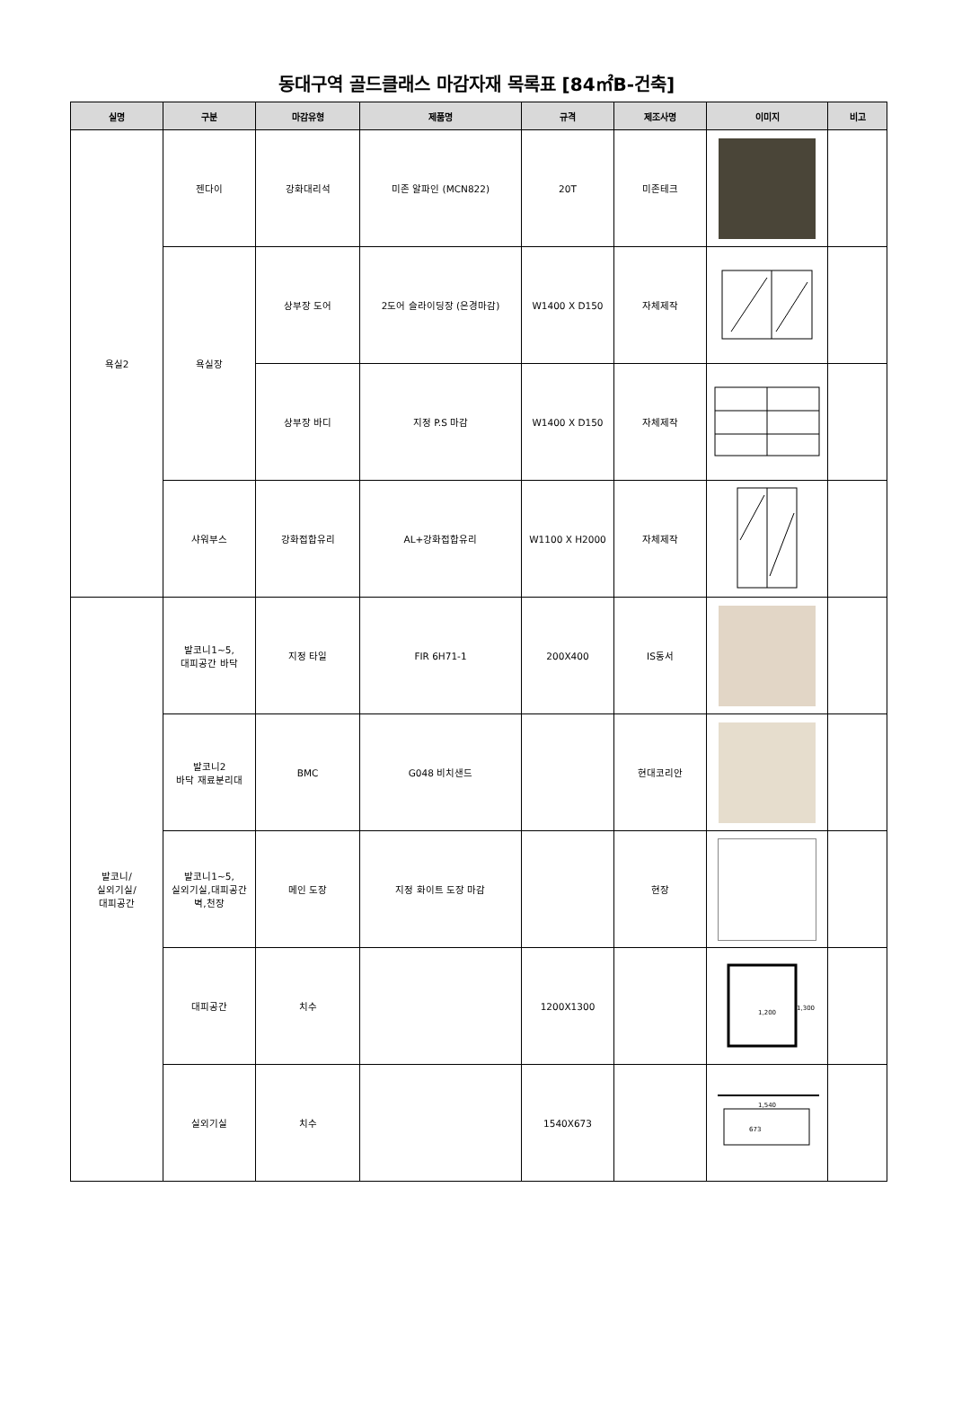동대구역 골드클래스 마감자재 목록표 [84㎡B-건축]
| 실명 | 구분 | 마감유형 | 제품명 | 규격 | 제조사명 | 이미지 | 비고 |
| --- | --- | --- | --- | --- | --- | --- | --- |
| 욕실2 | 젠다이 | 강화대리석 | 미존 알파인 (MCN822) | 20T | 미존테크 | | |
| | 욕실장 | 상부장 도어 | 2도어 슬라이딩장 (은경마감) | W1400 X D150 | 자체제작 | | |
| | | 상부장 바디 | 지정 P.S 마감 | W1400 X D150 | 자체제작 | | |
| | 샤워부스 | 강화접합유리 | AL+강화접합유리 | W1100 X H2000 | 자체제작 | | |
| 발코니/ 실외기실/ 대피공간 | 발코니1~5, 대피공간 바닥 | 지정 타일 | FIR 6H71-1 | 200X400 | IS동서 | | |
| | 발코니2 바닥 재료분리대 | BMC | G048 비치샌드 | | 현대코리안 | | |
| | 발코니1~5, 실외기실,대피공간 벽,천장 | 메인 도장 | 지정 화이트 도장 마감 | | 현장 | | |
| | 대피공간 | 치수 | | 1200X1300 | | 1,200 1,300 | |
| | 실외기실 | 치수 | | 1540X673 | | 1,540 673 | |